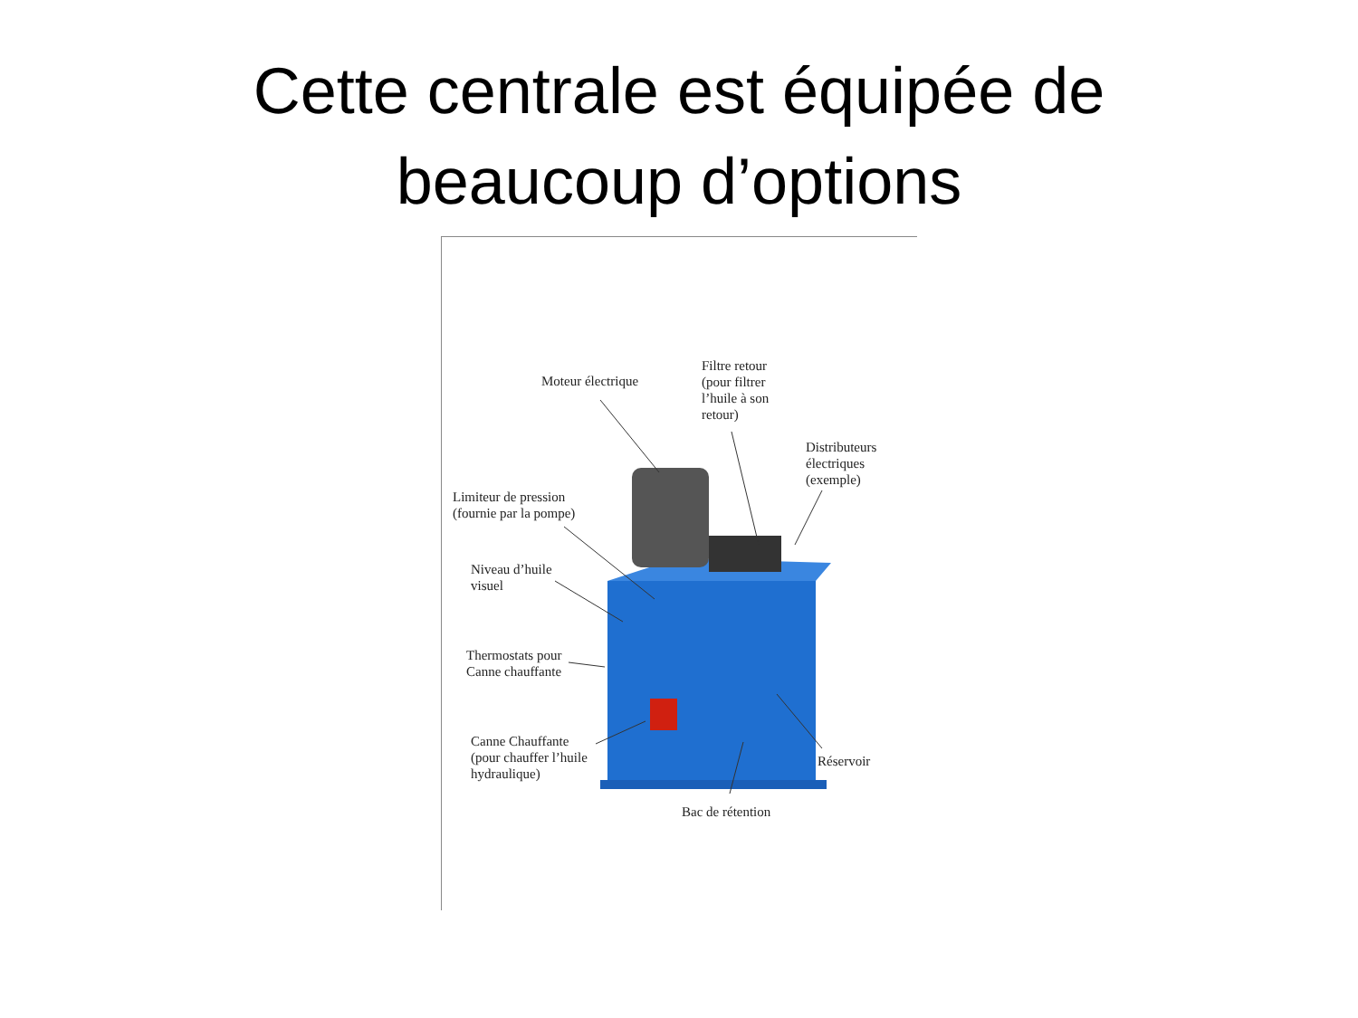Cette centrale est équipée de
beaucoup d’options
Moteur électrique
Filtre retour
(pour filtrer
l’huile à son
retour)
Distributeurs
électriques
(exemple)
Limiteur de pression
(fournie par la pompe)
Niveau d’huile
visuel
Thermostats pour
Canne chauffante
Canne Chauffante
(pour chauffer l’huile
hydraulique)
Réservoir
Bac de rétention